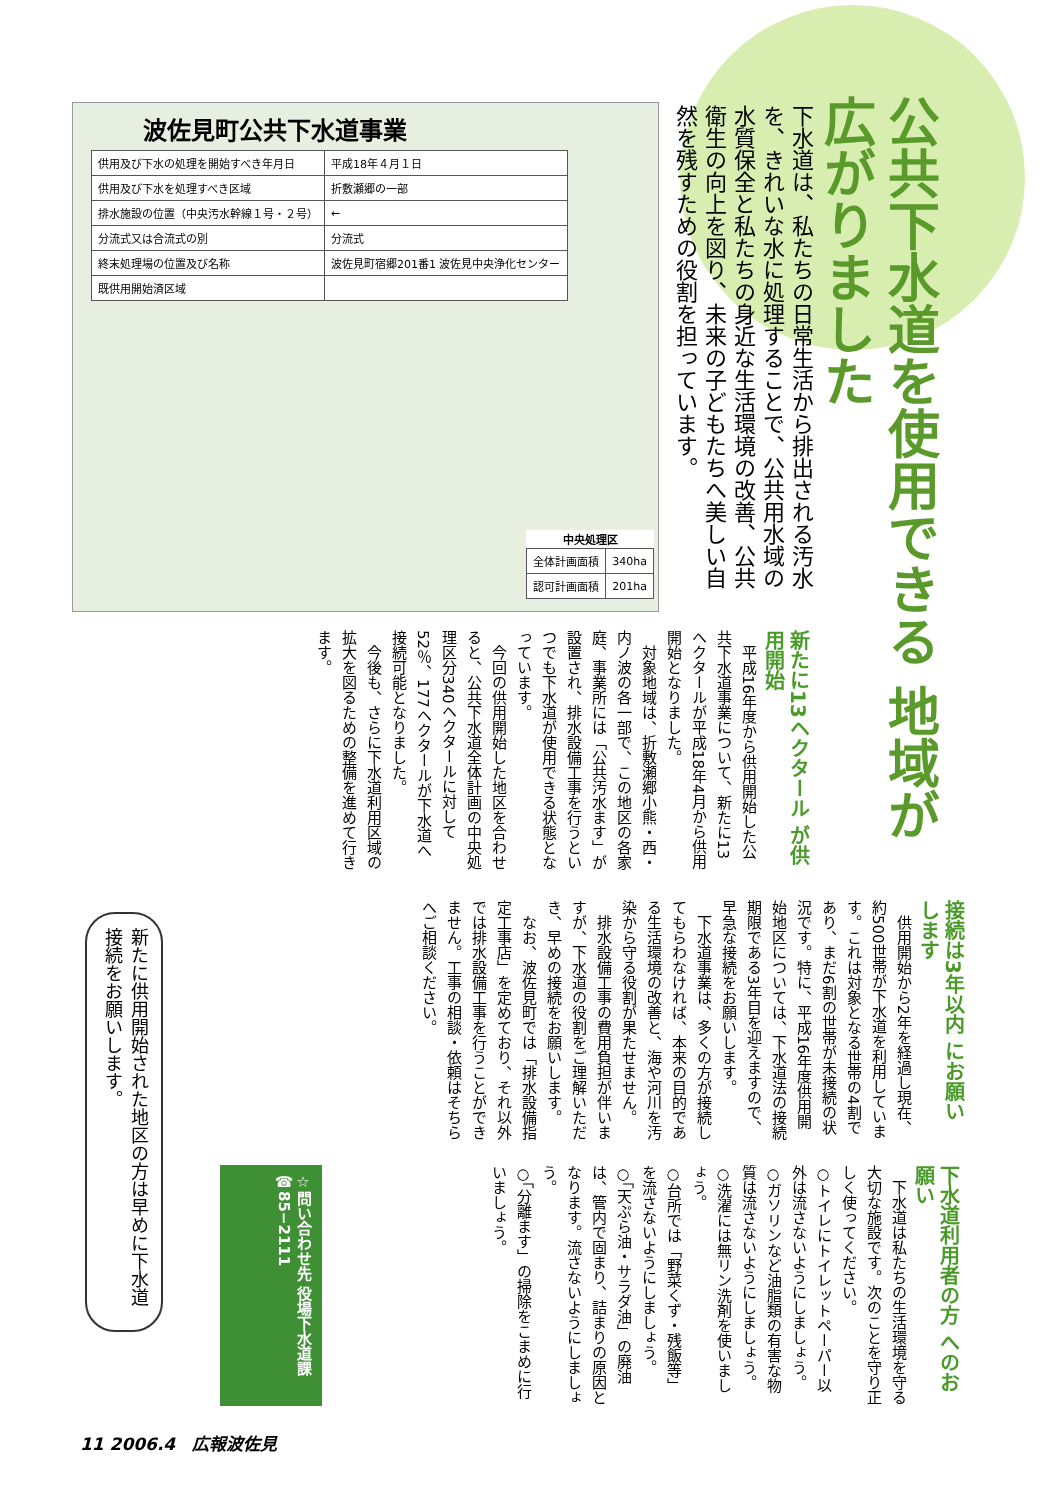公共下水道を使用できる 地域が広がりました
下水道は、私たちの日常生活から排出される汚水を、きれいな水に処理することで、公共用水域の水質保全と私たちの身近な生活環境の改善、公共衛生の向上を図り、未来の子どもたちへ美しい自然を残すための役割を担っています。
波佐見町公共下水道事業
| 供用及び下水の処理を開始すべき年月日 | 平成18年４月１日 |
| 供用及び下水を処理すべき区域 | 折敷瀬郷の一部 |
| 排水施設の位置（中央汚水幹線１号・２号） | ← |
| 分流式又は合流式の別 | 分流式 |
| 終末処理場の位置及び名称 | 波佐見町宿郷201番1 波佐見中央浄化センター |
| 既供用開始済区域 | |
| 中央処理区 | |
| --- | --- |
| 全体計画面積 | 340ha |
| 認可計画面積 | 201ha |
新たに13ヘクタール が供用開始
　平成16年度から供用開始した公共下水道事業について、新たに13ヘクタールが平成18年4月から供用開始となりました。
　対象地域は、折敷瀬郷小熊・西・内ノ波の各一部で、この地区の各家庭、事業所には「公共汚水ます」が設置され、排水設備工事を行うといつでも下水道が使用できる状態となっています。
　今回の供用開始した地区を合わせると、公共下水道全体計画の中央処理区分340ヘクタールに対して52％、177ヘクタールが下水道へ接続可能となりました。
　今後も、さらに下水道利用区域の拡大を図るための整備を進めて行きます。
接続は3年以内 にお願いします
　供用開始から2年を経過し現在、約500世帯が下水道を利用しています。これは対象となる世帯の4割であり、まだ6割の世帯が未接続の状況です。特に、平成16年度供用開始地区については、下水道法の接続期限である3年目を迎えますので、早急な接続をお願いします。
　下水道事業は、多くの方が接続してもらわなければ、本来の目的である生活環境の改善と、海や河川を汚染から守る役割が果たせません。
　排水設備工事の費用負担が伴いますが、下水道の役割をご理解いただき、早めの接続をお願いします。
　なお、波佐見町では「排水設備指定工事店」を定めており、それ以外では排水設備工事を行うことができません。工事の相談・依頼はそちらへご相談ください。
下水道利用者の方 へのお願い
　下水道は私たちの生活環境を守る大切な施設です。次のことを守り正しく使ってください。
○トイレにトイレットペーパー以外は流さないようにしましょう。
○ガソリンなど油脂類の有害な物質は流さないようにしましょう。
○洗濯には無リン洗剤を使いましょう。
○台所では「野菜くず・残飯等」を流さないようにしましょう。
○「天ぷら油・サラダ油」の廃油は、管内で固まり、詰まりの原因となります。流さないようにしましょう。
○「分離ます」の掃除をこまめに行いましょう。
新たに供用開始された地区の方は早めに下水道接続をお願いします。
☆問い合わせ先 役場下水道課 ☎85−2111
11 2006.4　広報波佐見